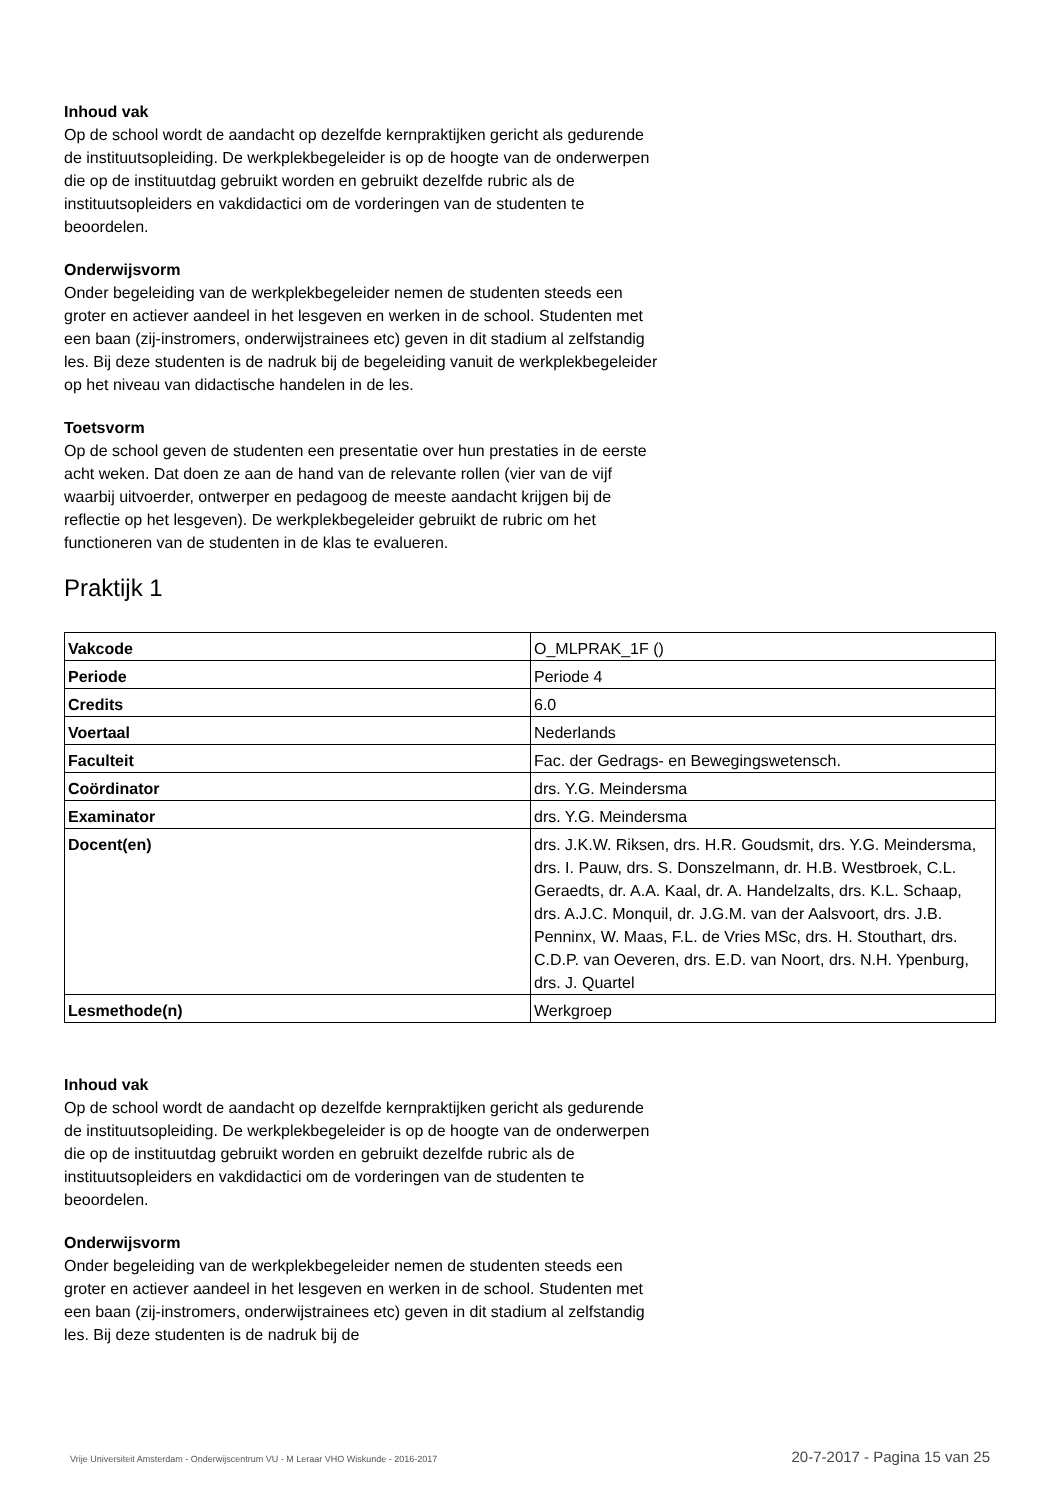Inhoud vak
Op de school wordt de aandacht op dezelfde kernpraktijken gericht als gedurende de instituutsopleiding. De werkplekbegeleider is op de hoogte van de onderwerpen die op de instituutdag gebruikt worden en gebruikt dezelfde rubric als de instituutsopleiders en vakdidactici om de vorderingen van de studenten te beoordelen.
Onderwijsvorm
Onder begeleiding van de werkplekbegeleider nemen de studenten steeds een groter en actiever aandeel in het lesgeven en werken in de school. Studenten met een baan (zij-instromers, onderwijstrainees etc) geven in dit stadium al zelfstandig les. Bij deze studenten is de nadruk bij de begeleiding vanuit de werkplekbegeleider op het niveau van didactische handelen in de les.
Toetsvorm
Op de school geven de studenten een presentatie over hun prestaties in de eerste acht weken. Dat doen ze aan de hand van de relevante rollen (vier van de vijf waarbij uitvoerder, ontwerper en pedagoog de meeste aandacht krijgen bij de reflectie op het lesgeven). De werkplekbegeleider gebruikt de rubric om het functioneren van de studenten in de klas te evalueren.
Praktijk 1
| Vakcode | O_MLPRAK_1F () |
| Periode | Periode 4 |
| Credits | 6.0 |
| Voertaal | Nederlands |
| Faculteit | Fac. der Gedrags- en Bewegingswetensch. |
| Coördinator | drs. Y.G. Meindersma |
| Examinator | drs. Y.G. Meindersma |
| Docent(en) | drs. J.K.W. Riksen, drs. H.R. Goudsmit, drs. Y.G. Meindersma, drs. I. Pauw, drs. S. Donszelmann, dr. H.B. Westbroek, C.L. Geraedts, dr. A.A. Kaal, dr. A. Handelzalts, drs. K.L. Schaap, drs. A.J.C. Monquil, dr. J.G.M. van der Aalsvoort, drs. J.B. Penninx, W. Maas, F.L. de Vries MSc, drs. H. Stouthart, drs. C.D.P. van Oeveren, drs. E.D. van Noort, drs. N.H. Ypenburg, drs. J. Quartel |
| Lesmethode(n) | Werkgroep |
Inhoud vak
Op de school wordt de aandacht op dezelfde kernpraktijken gericht als gedurende de instituutsopleiding. De werkplekbegeleider is op de hoogte van de onderwerpen die op de instituutdag gebruikt worden en gebruikt dezelfde rubric als de instituutsopleiders en vakdidactici om de vorderingen van de studenten te beoordelen.
Onderwijsvorm
Onder begeleiding van de werkplekbegeleider nemen de studenten steeds een groter en actiever aandeel in het lesgeven en werken in de school. Studenten met een baan (zij-instromers, onderwijstrainees etc) geven in dit stadium al zelfstandig les. Bij deze studenten is de nadruk bij de
Vrije Universiteit Amsterdam - Onderwijscentrum VU - M Leraar VHO Wiskunde - 2016-2017 20-7-2017 - Pagina 15 van 25